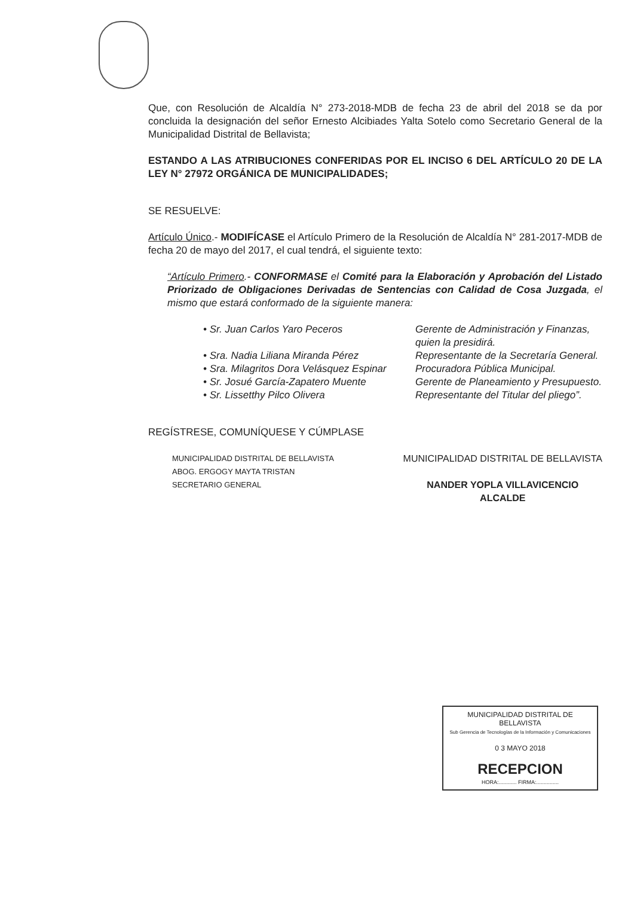Que, con Resolución de Alcaldía N° 273-2018-MDB de fecha 23 de abril del 2018 se da por concluida la designación del señor Ernesto Alcibiades Yalta Sotelo como Secretario General de la Municipalidad Distrital de Bellavista;
ESTANDO A LAS ATRIBUCIONES CONFERIDAS POR EL INCISO 6 DEL ARTÍCULO 20 DE LA LEY N° 27972 ORGÁNICA DE MUNICIPALIDADES;
SE RESUELVE:
Artículo Único.- MODIFÍCASE el Artículo Primero de la Resolución de Alcaldía N° 281-2017-MDB de fecha 20 de mayo del 2017, el cual tendrá, el siguiente texto:
“Artículo Primero.- CONFORMASE el Comité para la Elaboración y Aprobación del Listado Priorizado de Obligaciones Derivadas de Sentencias con Calidad de Cosa Juzgada, el mismo que estará conformado de la siguiente manera:
• Sr. Juan Carlos Yaro Peceros Gerente de Administración y Finanzas, quien la presidirá.
• Sra. Nadia Liliana Miranda Pérez Representante de la Secretaría General.
• Sra. Milagritos Dora Velásquez Espinar Procuradora Pública Municipal.
• Sr. Josué García-Zapatero Muente Gerente de Planeamiento y Presupuesto.
• Sr. Lissetthy Pilco Olivera Representante del Titular del pliego”.
REGÍSTRESE, COMUNÍQUESE Y CÚMPLASE
MUNICIPALIDAD DISTRITAL DE BELLAVISTA
ABOG. ERGOGY MAYTA TRISTAN
SECRETARIO GENERAL
MUNICIPALIDAD DISTRITAL DE BELLAVISTA
NANDER YOPLA VILLAVICENCIO
ALCALDE
MUNICIPALIDAD DISTRITAL DE BELLAVISTA
Sub Gerencia de Tecnologías de la Información y Comunicaciones
0 3 MAYO 2018
RECEPCION
HORA:............ FIRMA:...............